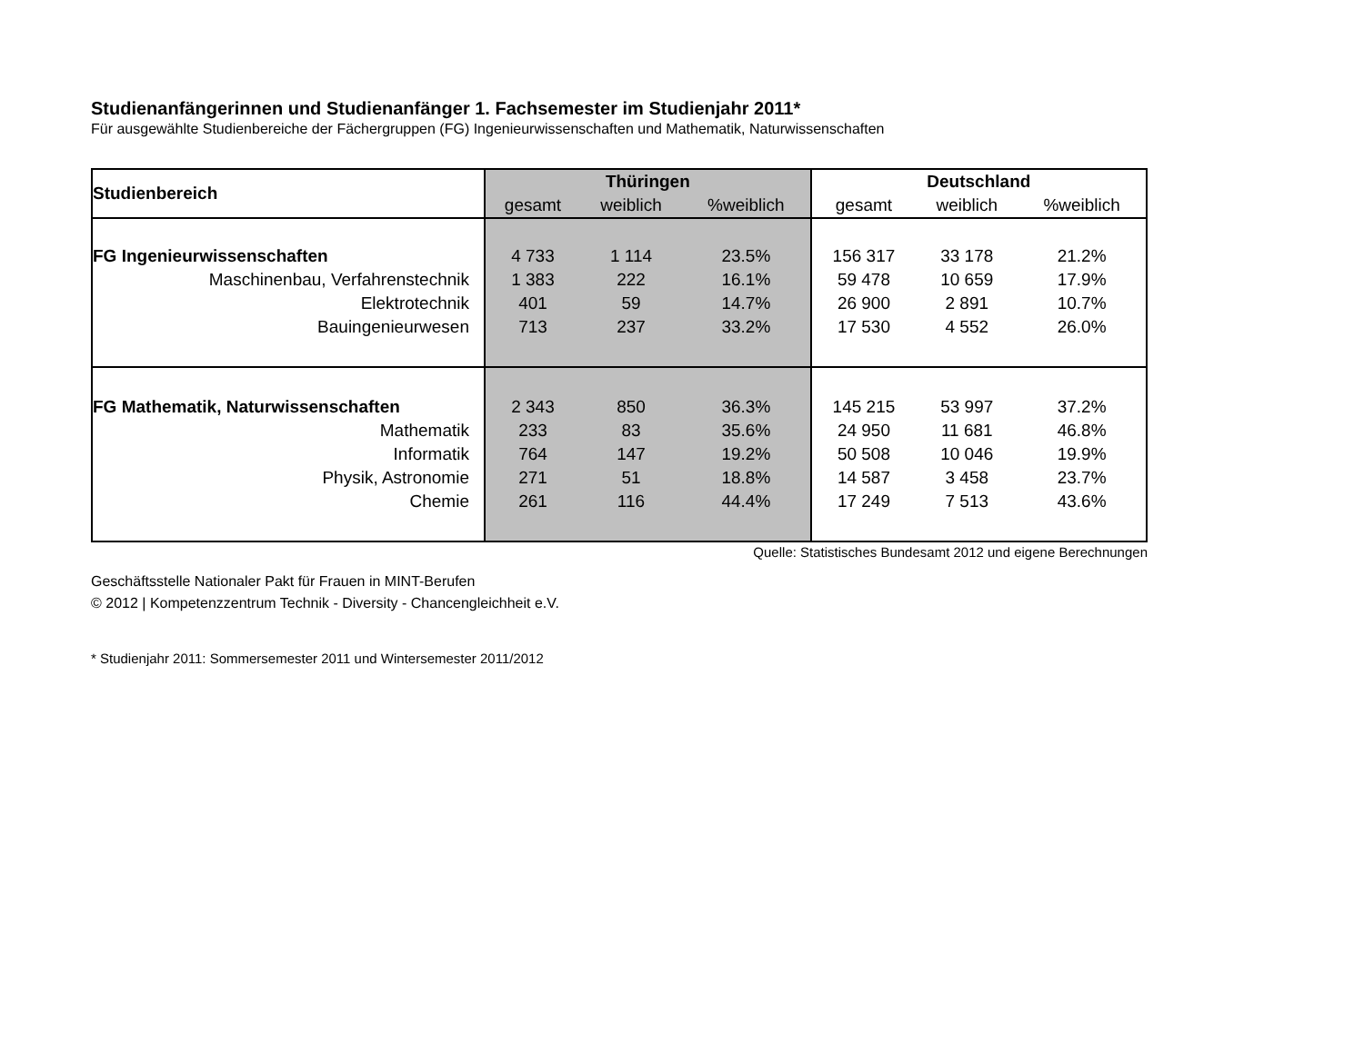Studienanfängerinnen und Studienanfänger 1. Fachsemester im Studienjahr 2011*
Für ausgewählte Studienbereiche der Fächergruppen (FG) Ingenieurwissenschaften und Mathematik, Naturwissenschaften
| Studienbereich | Thüringen | | | Deutschland | | |
| --- | --- | --- | --- | --- | --- | --- |
| | gesamt | weiblich | %weiblich | gesamt | weiblich | %weiblich |
| FG Ingenieurwissenschaften | 4 733 | 1 114 | 23.5% | 156 317 | 33 178 | 21.2% |
| Maschinenbau, Verfahrenstechnik | 1 383 | 222 | 16.1% | 59 478 | 10 659 | 17.9% |
| Elektrotechnik | 401 | 59 | 14.7% | 26 900 | 2 891 | 10.7% |
| Bauingenieurwesen | 713 | 237 | 33.2% | 17 530 | 4 552 | 26.0% |
| FG Mathematik, Naturwissenschaften | 2 343 | 850 | 36.3% | 145 215 | 53 997 | 37.2% |
| Mathematik | 233 | 83 | 35.6% | 24 950 | 11 681 | 46.8% |
| Informatik | 764 | 147 | 19.2% | 50 508 | 10 046 | 19.9% |
| Physik, Astronomie | 271 | 51 | 18.8% | 14 587 | 3 458 | 23.7% |
| Chemie | 261 | 116 | 44.4% | 17 249 | 7 513 | 43.6% |
Quelle: Statistisches Bundesamt 2012 und eigene Berechnungen
Geschäftsstelle Nationaler Pakt für Frauen in MINT-Berufen
© 2012 | Kompetenzzentrum Technik - Diversity - Chancengleichheit e.V.
* Studienjahr 2011: Sommersemester 2011 und Wintersemester 2011/2012